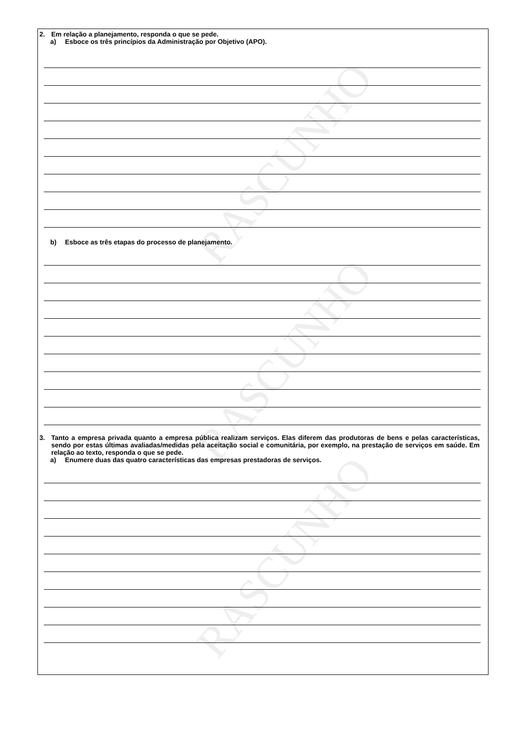RASCUNHO
RASCUNHO
RASCUNHO
2.
Em relação a planejamento, responda o que se pede.
a)
Esboce os três princípios da Administração por Objetivo (APO).
b)
Esboce as três etapas do processo de planejamento.
3.
Tanto a empresa privada quanto a empresa pública realizam serviços. Elas diferem das produtoras de bens e pelas características, sendo por estas últimas avaliadas/medidas pela aceitação social e comunitária, por exemplo, na prestação de serviços em saúde. Em relação ao texto, responda o que se pede.
a)
Enumere duas das quatro características das empresas prestadoras de serviços.